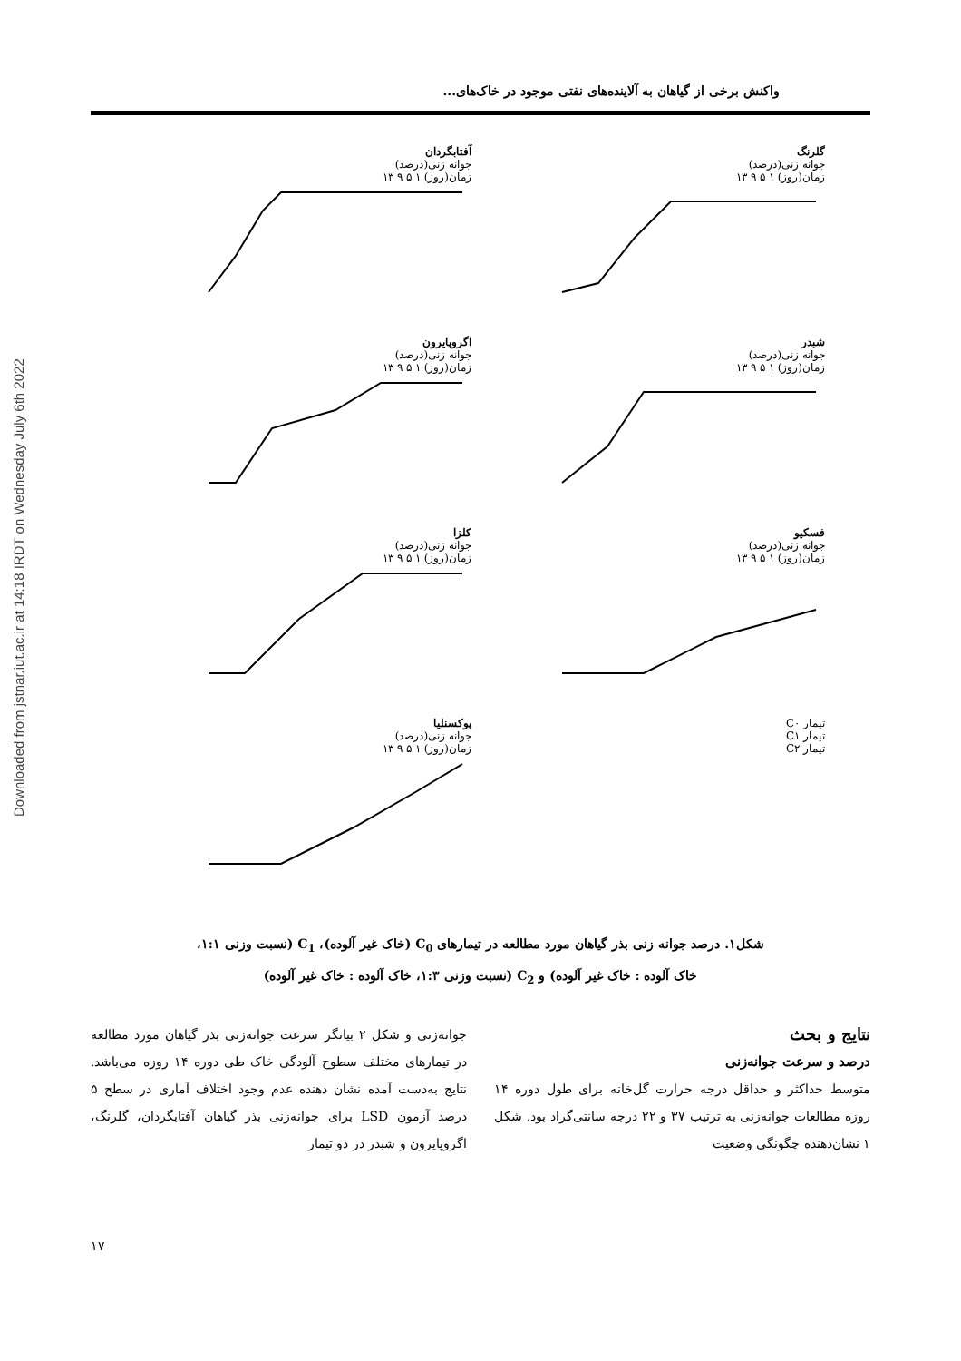Downloaded from jstnar.iut.ac.ir at 14:18 IRDT on Wednesday July 6th 2022
واکنش برخی از گیاهان به آلاینده‌های نفتی موجود در خاک‌های...
گلرنگ
جوانه زنی(درصد)
زمان(روز) ۱ ۵ ۹ ۱۳
آفتابگردان
جوانه زنی(درصد)
زمان(روز) ۱ ۵ ۹ ۱۳
شبدر
جوانه زنی(درصد)
زمان(روز) ۱ ۵ ۹ ۱۳
اگروپایرون
جوانه زنی(درصد)
زمان(روز) ۱ ۵ ۹ ۱۳
فسکیو
جوانه زنی(درصد)
زمان(روز) ۱ ۵ ۹ ۱۳
کلزا
جوانه زنی(درصد)
زمان(روز) ۱ ۵ ۹ ۱۳
تیمار C۰
تیمار C۱
تیمار C۲
پوکسنلیا
جوانه زنی(درصد)
زمان(روز) ۱ ۵ ۹ ۱۳
شکل۱. درصد جوانه زنی بذر گیاهان مورد مطالعه در تیمارهای C<sub>0</sub> (خاک غیر آلوده)، C<sub>1</sub> (نسبت وزنی ۱:۱،
خاک آلوده : خاک غیر آلوده) و C<sub>2</sub> (نسبت وزنی ۱:۳، خاک آلوده : خاک غیر آلوده)
نتایج و بحث
درصد و سرعت جوانه‌زنی
متوسط حداکثر و حداقل درجه حرارت گل‌خانه برای طول دوره ۱۴ روزه مطالعات جوانه‌زنی به ترتیب ۳۷ و ۲۲ درجه سانتی‌گراد بود. شکل ۱ نشان‌دهنده چگونگی وضعیت
جوانه‌زنی و شکل ۲ بیانگر سرعت جوانه‌زنی بذر گیاهان مورد مطالعه در تیمارهای مختلف سطوح آلودگی خاک طی دوره ۱۴ روزه می‌باشد. نتایج به‌دست آمده نشان دهنده عدم وجود اختلاف آماری در سطح ۵ درصد آزمون LSD برای جوانه‌زنی بذر گیاهان آفتابگردان، گلرنگ، اگروپایرون و شبدر در دو تیمار
۱۷